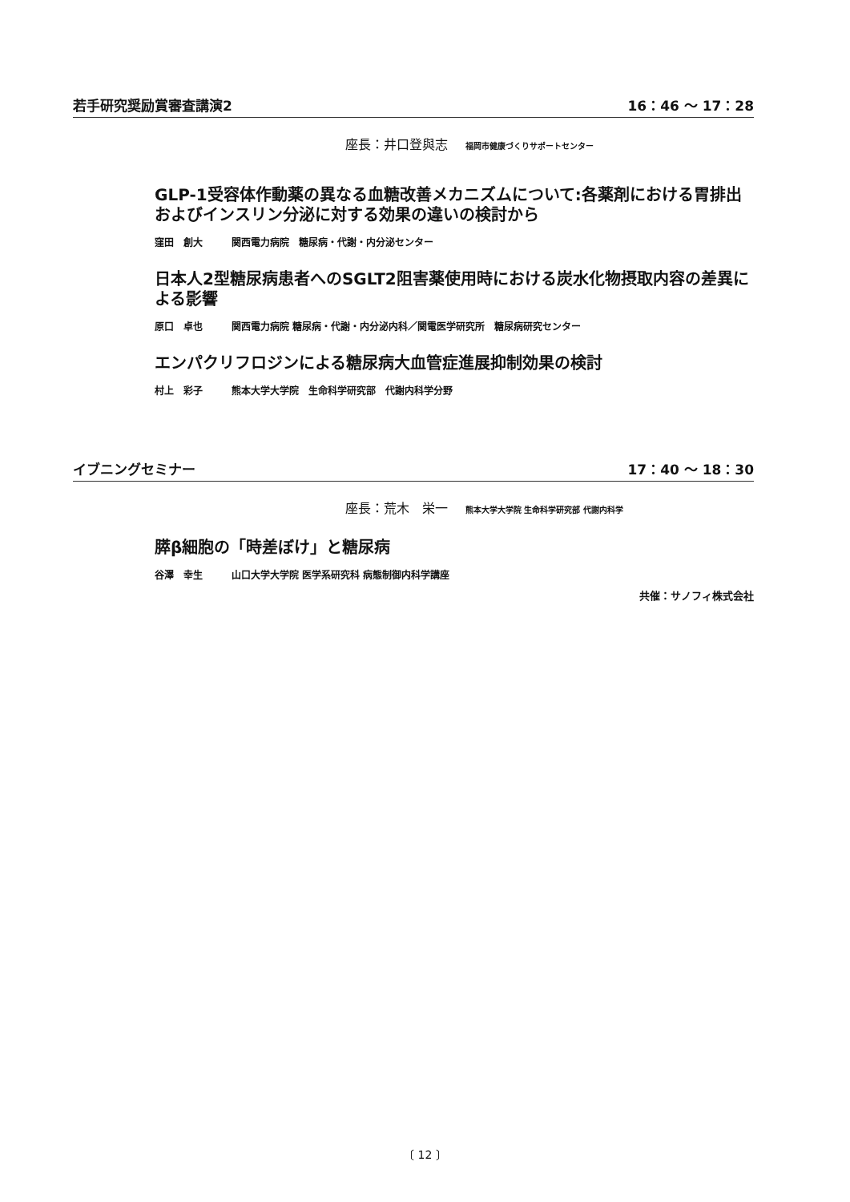若手研究奨励賞審査講演2 16：46 ～ 17：28
座長：井口登與志 福岡市健康づくりサポートセンター
GLP-1受容体作動薬の異なる血糖改善メカニズムについて:各薬剤における胃排出およびインスリン分泌に対する効果の違いの検討から
窪田　創大 関西電力病院　糖尿病・代謝・内分泌センター
日本人2型糖尿病患者へのSGLT2阻害薬使用時における炭水化物摂取内容の差異による影響
原口　卓也 関西電力病院 糖尿病・代謝・内分泌内科／関電医学研究所　糖尿病研究センター
エンパクリフロジンによる糖尿病大血管症進展抑制効果の検討
村上　彩子 熊本大学大学院　生命科学研究部　代謝内科学分野
イブニングセミナー 17：40 ～ 18：30
座長：荒木　栄一 熊本大学大学院 生命科学研究部 代謝内科学
膵β細胞の「時差ぼけ」と糖尿病
谷澤　幸生 山口大学大学院 医学系研究科 病態制御内科学講座
共催：サノフィ株式会社
〔 12 〕